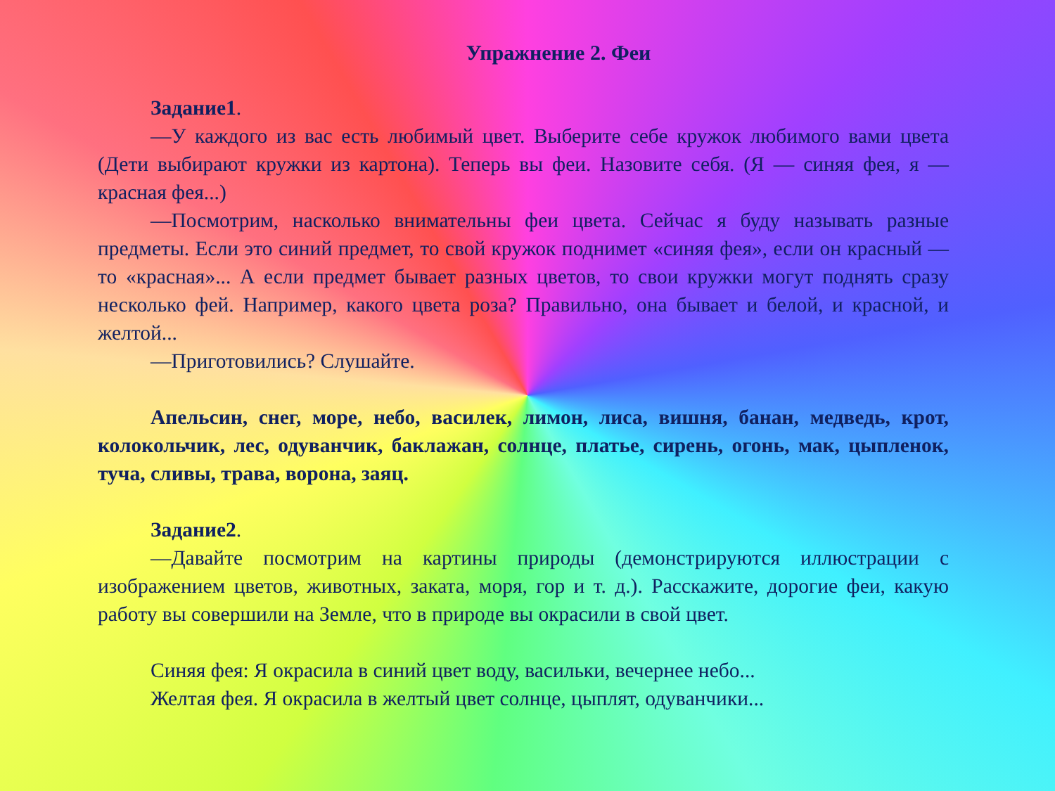Упражнение 2. Феи
Задание1.
—У каждого из вас есть любимый цвет. Выберите себе кружок любимого вами цвета (Дети выбирают кружки из картона). Теперь вы феи. Назовите себя. (Я — синяя фея, я — красная фея...)
—Посмотрим, насколько внимательны феи цвета. Сейчас я буду называть разные предметы. Если это синий предмет, то свой кружок поднимет «синяя фея», если он красный — то «красная»... А если предмет бывает разных цветов, то свои кружки могут поднять сразу несколько фей. Например, какого цвета роза? Правильно, она бывает и белой, и красной, и желтой...
—Приготовились? Слушайте.
Апельсин, снег, море, небо, василек, лимон, лиса, вишня, банан, медведь, крот, колокольчик, лес, одуванчик, баклажан, солнце, платье, сирень, огонь, мак, цыпленок, туча, сливы, трава, ворона, заяц.
Задание2.
—Давайте посмотрим на картины природы (демонстрируются иллюстрации с изображением цветов, животных, заката, моря, гор и т. д.). Расскажите, дорогие феи, какую работу вы совершили на Земле, что в природе вы окрасили в свой цвет.
Синяя фея: Я окрасила в синий цвет воду, васильки, вечернее небо...
Желтая фея. Я окрасила в желтый цвет солнце, цыплят, одуванчики...